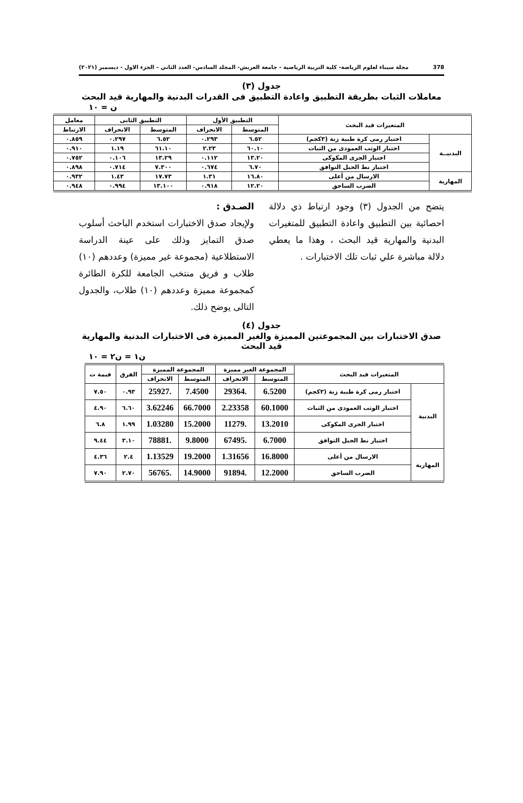378 مجلة سيناء لعلوم الرياضة- كلية التربية الرياضية - جامعة العريش- المجلد السادس- العدد الثاني – الجزء الاول - ديسمبر (٢٠٢١)
جدول (٣)
معاملات الثبات بطريقة التطبيق واعادة التطبيق فى القدرات البدنية والمهارية قيد البحث
ن = ١٠
| المتغيرات قيد البحث | | التطبيق الأول | | التطبيق الثانى | | معامل |
| --- | --- | --- | --- | --- | --- | --- |
| | | المتوسط | الانحراف | المتوسط | الانحراف | الارتباط |
| البدنيــة | اختبار رمى كرة طبية زنة (٣كجم) | ٦.٥٢ | ٠.٢٩٣ | ٦.٥٢ | ٠.٢٩٧ | ٠.٨٥٩ |
| | اختبار الوثب العمودى من الثبات | ٦٠.١٠ | ٢.٢٣ | ٦١.١٠ | ١.١٩ | ٠.٩١٠ |
| | اختبار الجرى المكوكى | ١٣.٢٠ | ٠.١١٢ | ١٣.٢٩ | ٠.١٠٦ | ٠.٧٥٢ |
| | اختبار نط الحبل التوافق | ٦.٧٠ | ٠.٦٧٤ | ٧.٣٠٠ | ٠.٧١٤ | ٠.٨٩٨ |
| المهارية | الارسال من أعلى | ١٦.٨٠ | ١.٣١ | ١٧.٧٣ | ١.٤٣ | ٠.٩٣٢ |
| | الضرب الساحق | ١٢.٢٠ | ٠.٩١٨ | ١٣.١٠٠ | ٠.٩٩٤ | ٠.٩٤٨ |
يتضح من الجدول (٣) وجود ارتباط ذي دلالة احصائية بين التطبيق واعادة التطبيق للمتغيرات البدنية والمهارية قيد البحث ، وهذا ما يعطي دلالة مباشرة علي ثبات تلك الاختبارات .
الصـدق :
ولإيجاد صدق الاختبارات استخدم الباحث أسلوب صدق التمايز وذلك على عينة الدراسة الاستطلاعية (مجموعة غير مميزة) وعددهم (١٠) طلاب و فريق منتخب الجامعة للكرة الطائرة كمجموعة مميزة وعددهم (١٠) طلاب، والجدول التالى يوضح ذلك.
جدول (٤)
صدق الاختبارات بين المجموعتين المميزة والغير المميزة فى الاختبارات البدنية والمهارية قيد البحث
ن١ = ن٢ = ١٠
| المتغيرات قيد البحث | | المجموعة الغير مميزة | | المجموعة المميزة | | الفرق | قيمة ت |
| --- | --- | --- | --- | --- | --- | --- | --- |
| | | المتوسط | الانحراف | المتوسط | الانحراف | | |
| البدنية | اختبار رمى كرة طبية زنة (٣كجم) | 6.5200 | .29364 | 7.4500 | .25927 | ٠.٩٣ | ٧.٥٠ |
| | اختبار الوثب العمودى من الثبات | 60.1000 | 2.23358 | 66.7000 | 3.62246 | ٦.٦٠ | ٤.٩٠ |
| | اختبار الجرى المكوكى | 13.2010 | .11279 | 15.2000 | 1.03280 | ١.٩٩ | ٦.٨ |
| | اختبار نط الحبل التوافق | 6.7000 | .67495 | 9.8000 | .78881 | ٣.١٠ | ٩.٤٤ |
| المهارية | الارسال من أعلى | 16.8000 | 1.31656 | 19.2000 | 1.13529 | ٢.٤ | ٤.٣٦ |
| | الضرب الساحق | 12.2000 | .91894 | 14.9000 | .56765 | ٢.٧٠ | ٧.٩٠ |